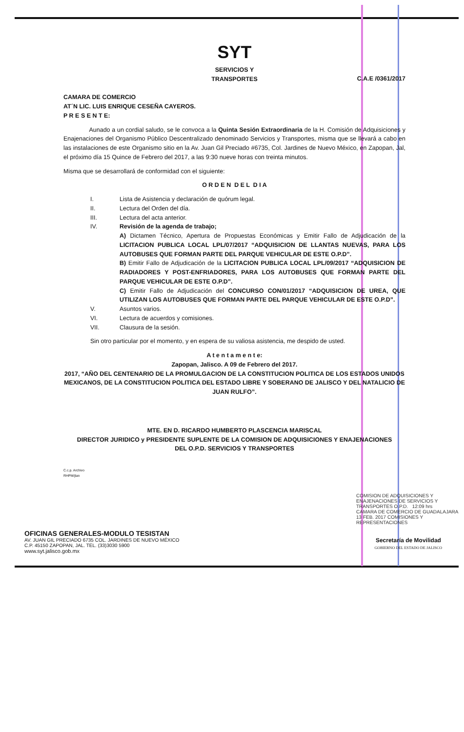SYT
SERVICIOS Y
TRANSPORTES
C.A.E /0361/2017
CAMARA DE COMERCIO
AT´N LIC. LUIS ENRIQUE CESEÑA CAYEROS.
P R E S E N T E:
Aunado a un cordial saludo, se le convoca a la Quinta Sesión Extraordinaria de la H. Comisión de Adquisiciones y Enajenaciones del Organismo Público Descentralizado denominado Servicios y Transportes, misma que se llevará a cabo en las instalaciones de este Organismo sitio en la Av. Juan Gil Preciado #6735, Col. Jardines de Nuevo México, en Zapopan, Jal, el próximo día 15 Quince de Febrero del 2017, a las 9:30 nueve horas con treinta minutos.
Misma que se desarrollará de conformidad con el siguiente:
O R D E N D E L D I A
I. Lista de Asistencia y declaración de quórum legal.
II. Lectura del Orden del día.
III. Lectura del acta anterior.
IV. Revisión de la agenda de trabajo;
A) Dictamen Técnico, Apertura de Propuestas Económicas y Emitir Fallo de Adjudicación de la LICITACION PUBLICA LOCAL LPL/07/2017 “ADQUISICION DE LLANTAS NUEVAS, PARA LOS AUTOBUSES QUE FORMAN PARTE DEL PARQUE VEHICULAR DE ESTE O.P.D”.
B) Emitir Fallo de Adjudicación de la LICITACION PUBLICA LOCAL LPL/09/2017 “ADQUISICION DE RADIADORES Y POST-ENFRIADORES, PARA LOS AUTOBUSES QUE FORMAN PARTE DEL PARQUE VEHICULAR DE ESTE O.P.D”.
C) Emitir Fallo de Adjudicación del CONCURSO CON/01/2017 “ADQUISICION DE UREA, QUE UTILIZAN LOS AUTOBUSES QUE FORMAN PARTE DEL PARQUE VEHICULAR DE ESTE O.P.D”.
V. Asuntos varios.
VI. Lectura de acuerdos y comisiones.
VII. Clausura de la sesión.
Sin otro particular por el momento, y en espera de su valiosa asistencia, me despido de usted.
A t e n t a m e n t e:
Zapopan, Jalisco. A 09 de Febrero del 2017.
2017, “AÑO DEL CENTENARIO DE LA PROMULGACION DE LA CONSTITUCION POLITICA DE LOS ESTADOS UNIDOS MEXICANOS, DE LA CONSTITUCION POLITICA DEL ESTADO LIBRE Y SOBERANO DE JALISCO Y DEL NATALICIO DE JUAN RULFO”.
MTE. EN D. RICARDO HUMBERTO PLASCENCIA MARISCAL
DIRECTOR JURIDICO y PRESIDENTE SUPLENTE DE LA COMISION DE ADQUISICIONES Y ENAJENACIONES
DEL O.P.D. SERVICIOS Y TRANSPORTES
C.c.p. Archivo
RHPM/jlan
COMISION DE ADQUISICIONES Y ENAJENACIONES DE SERVICIOS Y TRANSPORTES O.P.D. 12:09 hrs
CAMARA DE COMERCIO DE GUADALAJARA 13 FEB. 2017 COMISIONES Y REPRESENTACIONES
OFICINAS GENERALES-MODULO TESISTAN
AV. JUAN GIL PRECIADO 6735 COL. JARDINES DE NUEVO MÉXICO
C.P. 45150 ZAPOPAN, JAL. TEL. (33)3030 5900
www.syt.jalisco.gob.mx
Secretaría de Movilidad
GOBIERNO DEL ESTADO DE JALISCO